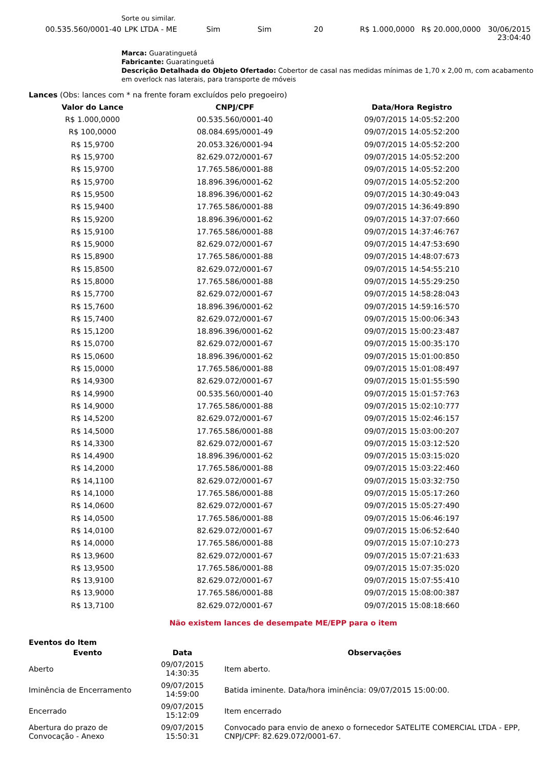Sorte ou similar.
| 00.535.560/0001-40 | LPK LTDA - ME | Sim | Sim | 20 | R$ 1.000,0000 | R$ 20.000,0000 | 30/06/2015 23:04:40 |
Marca: Guaratinguetá
Fabricante: Guaratinguetá
Descrição Detalhada do Objeto Ofertado: Cobertor de casal nas medidas mínimas de 1,70 x 2,00 m, com acabamento em overlock nas laterais, para transporte de móveis
Lances (Obs: lances com * na frente foram excluídos pelo pregoeiro)
| Valor do Lance | CNPJ/CPF | Data/Hora Registro |
| --- | --- | --- |
| R$ 1.000,0000 | 00.535.560/0001-40 | 09/07/2015 14:05:52:200 |
| R$ 100,0000 | 08.084.695/0001-49 | 09/07/2015 14:05:52:200 |
| R$ 15,9700 | 20.053.326/0001-94 | 09/07/2015 14:05:52:200 |
| R$ 15,9700 | 82.629.072/0001-67 | 09/07/2015 14:05:52:200 |
| R$ 15,9700 | 17.765.586/0001-88 | 09/07/2015 14:05:52:200 |
| R$ 15,9700 | 18.896.396/0001-62 | 09/07/2015 14:05:52:200 |
| R$ 15,9500 | 18.896.396/0001-62 | 09/07/2015 14:30:49:043 |
| R$ 15,9400 | 17.765.586/0001-88 | 09/07/2015 14:36:49:890 |
| R$ 15,9200 | 18.896.396/0001-62 | 09/07/2015 14:37:07:660 |
| R$ 15,9100 | 17.765.586/0001-88 | 09/07/2015 14:37:46:767 |
| R$ 15,9000 | 82.629.072/0001-67 | 09/07/2015 14:47:53:690 |
| R$ 15,8900 | 17.765.586/0001-88 | 09/07/2015 14:48:07:673 |
| R$ 15,8500 | 82.629.072/0001-67 | 09/07/2015 14:54:55:210 |
| R$ 15,8000 | 17.765.586/0001-88 | 09/07/2015 14:55:29:250 |
| R$ 15,7700 | 82.629.072/0001-67 | 09/07/2015 14:58:28:043 |
| R$ 15,7600 | 18.896.396/0001-62 | 09/07/2015 14:59:16:570 |
| R$ 15,7400 | 82.629.072/0001-67 | 09/07/2015 15:00:06:343 |
| R$ 15,1200 | 18.896.396/0001-62 | 09/07/2015 15:00:23:487 |
| R$ 15,0700 | 82.629.072/0001-67 | 09/07/2015 15:00:35:170 |
| R$ 15,0600 | 18.896.396/0001-62 | 09/07/2015 15:01:00:850 |
| R$ 15,0000 | 17.765.586/0001-88 | 09/07/2015 15:01:08:497 |
| R$ 14,9300 | 82.629.072/0001-67 | 09/07/2015 15:01:55:590 |
| R$ 14,9900 | 00.535.560/0001-40 | 09/07/2015 15:01:57:763 |
| R$ 14,9000 | 17.765.586/0001-88 | 09/07/2015 15:02:10:777 |
| R$ 14,5200 | 82.629.072/0001-67 | 09/07/2015 15:02:46:157 |
| R$ 14,5000 | 17.765.586/0001-88 | 09/07/2015 15:03:00:207 |
| R$ 14,3300 | 82.629.072/0001-67 | 09/07/2015 15:03:12:520 |
| R$ 14,4900 | 18.896.396/0001-62 | 09/07/2015 15:03:15:020 |
| R$ 14,2000 | 17.765.586/0001-88 | 09/07/2015 15:03:22:460 |
| R$ 14,1100 | 82.629.072/0001-67 | 09/07/2015 15:03:32:750 |
| R$ 14,1000 | 17.765.586/0001-88 | 09/07/2015 15:05:17:260 |
| R$ 14,0600 | 82.629.072/0001-67 | 09/07/2015 15:05:27:490 |
| R$ 14,0500 | 17.765.586/0001-88 | 09/07/2015 15:06:46:197 |
| R$ 14,0100 | 82.629.072/0001-67 | 09/07/2015 15:06:52:640 |
| R$ 14,0000 | 17.765.586/0001-88 | 09/07/2015 15:07:10:273 |
| R$ 13,9600 | 82.629.072/0001-67 | 09/07/2015 15:07:21:633 |
| R$ 13,9500 | 17.765.586/0001-88 | 09/07/2015 15:07:35:020 |
| R$ 13,9100 | 82.629.072/0001-67 | 09/07/2015 15:07:55:410 |
| R$ 13,9000 | 17.765.586/0001-88 | 09/07/2015 15:08:00:387 |
| R$ 13,7100 | 82.629.072/0001-67 | 09/07/2015 15:08:18:660 |
Não existem lances de desempate ME/EPP para o item
Eventos do Item
| Evento | Data | Observações |
| --- | --- | --- |
| Aberto | 09/07/2015 14:30:35 | Item aberto. |
| Iminência de Encerramento | 09/07/2015 14:59:00 | Batida iminente. Data/hora iminência: 09/07/2015 15:00:00. |
| Encerrado | 09/07/2015 15:12:09 | Item encerrado |
| Abertura do prazo de Convocação - Anexo | 09/07/2015 15:50:31 | Convocado para envio de anexo o fornecedor SATELITE COMERCIAL LTDA - EPP, CNPJ/CPF: 82.629.072/0001-67. |